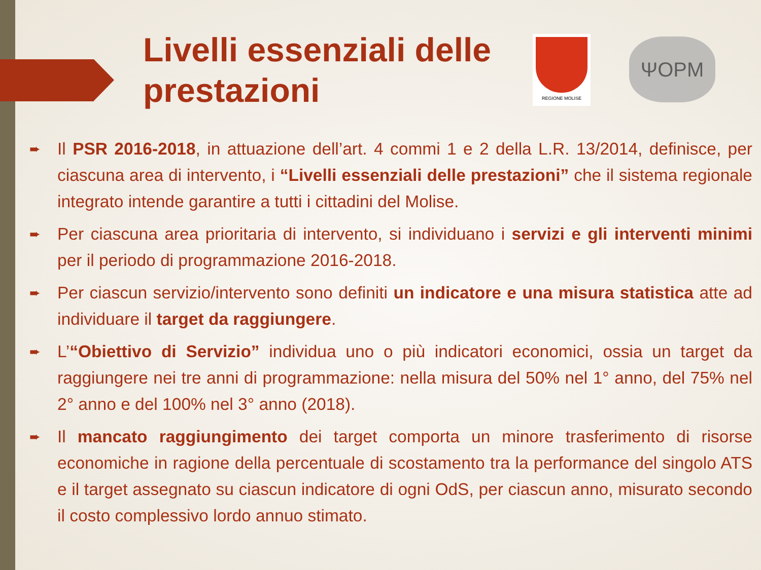Livelli essenziali delle
prestazioni
REGIONE MOLISE
ΨOPM
Il PSR 2016-2018, in attuazione dell’art. 4 commi 1 e 2 della L.R. 13/2014, definisce, per ciascuna area di intervento, i “Livelli essenziali delle prestazioni” che il sistema regionale integrato intende garantire a tutti i cittadini del Molise.
Per ciascuna area prioritaria di intervento, si individuano i servizi e gli interventi minimi per il periodo di programmazione 2016-2018.
Per ciascun servizio/intervento sono definiti un indicatore e una misura statistica atte ad individuare il target da raggiungere.
L’“Obiettivo di Servizio” individua uno o più indicatori economici, ossia un target da raggiungere nei tre anni di programmazione: nella misura del 50% nel 1° anno, del 75% nel 2° anno e del 100% nel 3° anno (2018).
Il mancato raggiungimento dei target comporta un minore trasferimento di risorse economiche in ragione della percentuale di scostamento tra la performance del singolo ATS e il target assegnato su ciascun indicatore di ogni OdS, per ciascun anno, misurato secondo il costo complessivo lordo annuo stimato.